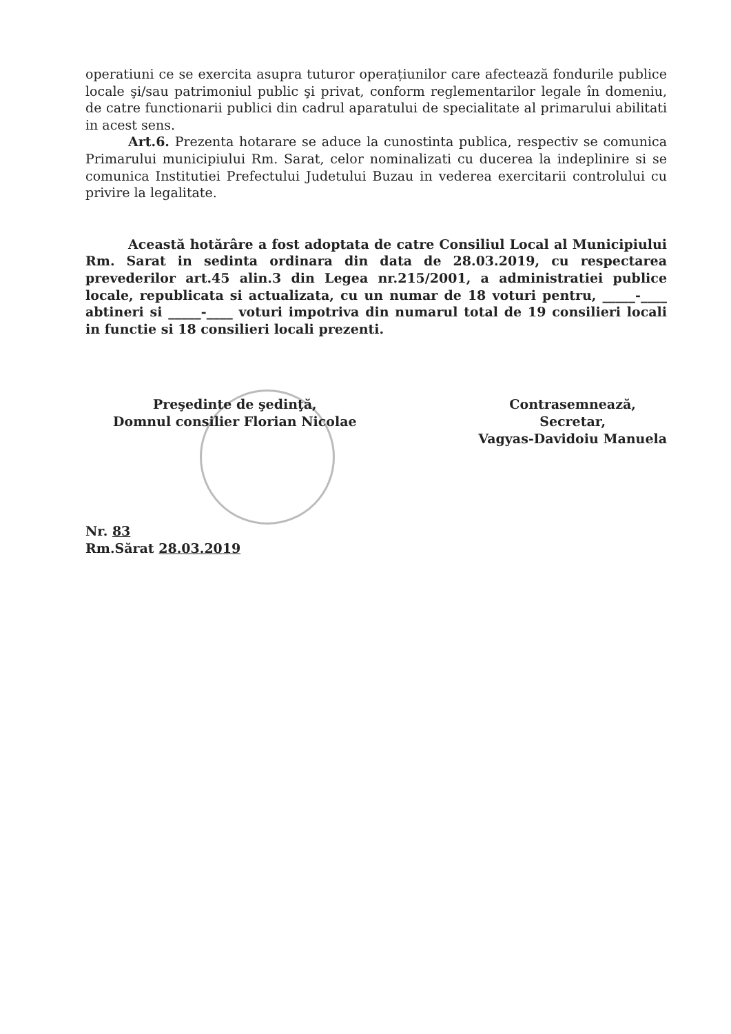operatiuni ce se exercita asupra tuturor operațiunilor care afectează fondurile publice locale şi/sau patrimoniul public şi privat, conform reglementarilor legale în domeniu, de catre functionarii publici din cadrul aparatului de specialitate al primarului abilitati in acest sens.
Art.6. Prezenta hotarare se aduce la cunostinta publica, respectiv se comunica Primarului municipiului Rm. Sarat, celor nominalizati cu ducerea la indeplinire si se comunica Institutiei Prefectului Judetului Buzau in vederea exercitarii controlului cu privire la legalitate.
Această hotărâre a fost adoptata de catre Consiliul Local al Municipiului Rm. Sarat in sedinta ordinara din data de 28.03.2019, cu respectarea prevederilor art.45 alin.3 din Legea nr.215/2001, a administratiei publice locale, republicata si actualizata, cu un numar de 18 voturi pentru, _____-____ abtineri si _____-____ voturi impotriva din numarul total de 19 consilieri locali in functie si 18 consilieri locali prezenti.
Preşedinte de şedinţă,
Domnul consilier Florian Nicolae
Contrasemnează,
Secretar,
Vagyas-Davidoiu Manuela
Nr. 83
Rm.Sărat 28.03.2019